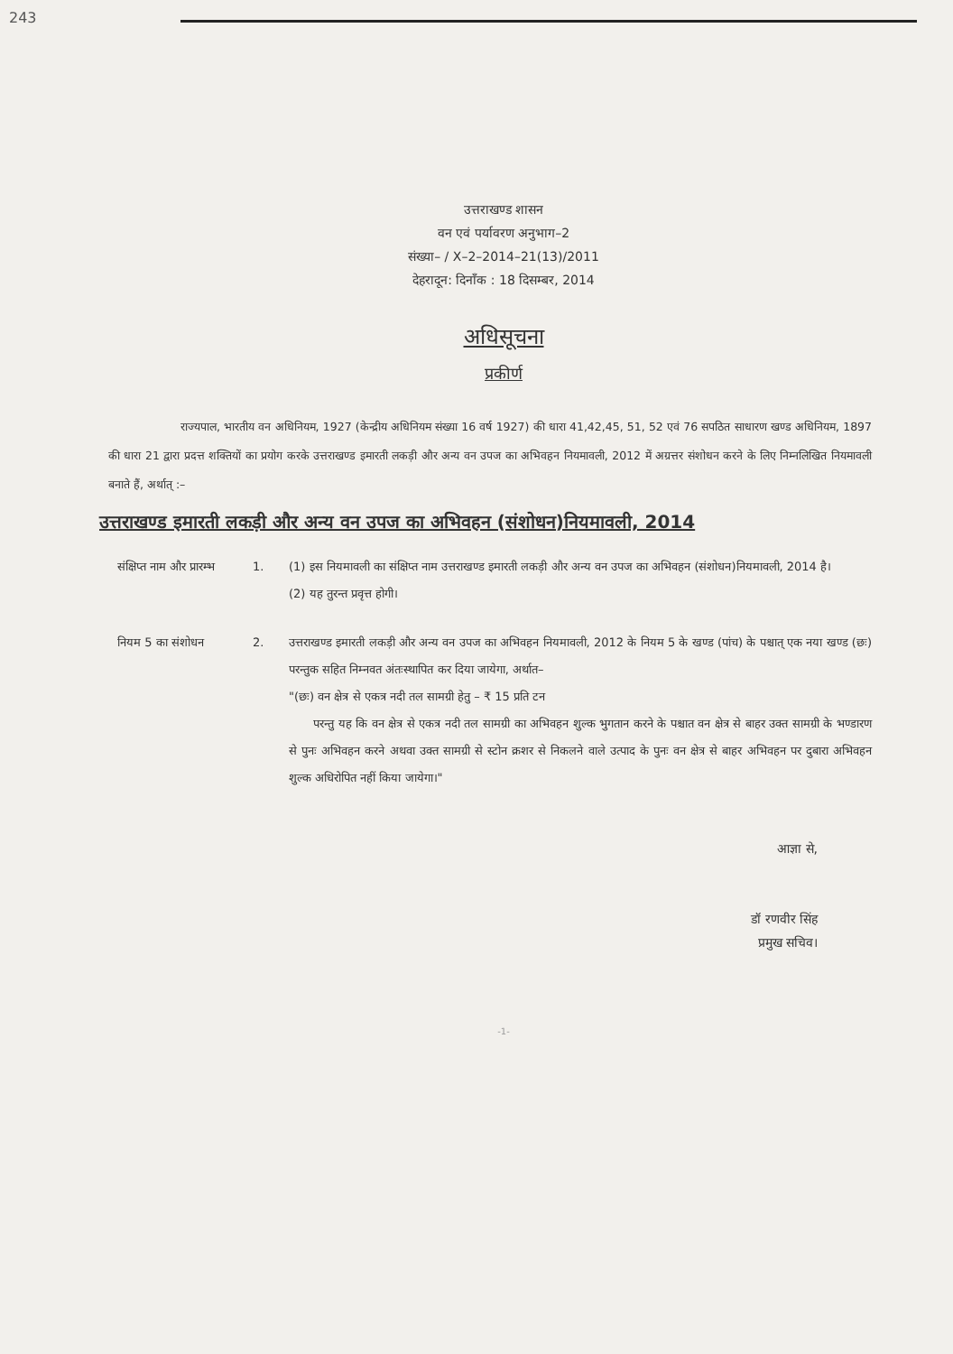243
उत्तराखण्ड शासन
वन एवं पर्यावरण अनुभाग–2
संख्या– / X–2–2014–21(13)/2011
देहरादून: दिनाँक : 18 दिसम्बर, 2014
अधिसूचना
प्रकीर्ण
राज्यपाल, भारतीय वन अधिनियम, 1927 (केन्द्रीय अधिनियम संख्या 16 वर्ष 1927) की धारा 41,42,45, 51, 52 एवं 76 सपठित साधारण खण्ड अधिनियम, 1897 की धारा 21 द्वारा प्रदत्त शक्तियों का प्रयोग करके उत्तराखण्ड इमारती लकड़ी और अन्य वन उपज का अभिवहन नियमावली, 2012 में अग्रत्तर संशोधन करने के लिए निम्नलिखित नियमावली बनाते हैं, अर्थात् :–
उत्तराखण्ड इमारती लकड़ी और अन्य वन उपज का अभिवहन (संशोधन)नियमावली, 2014
संक्षिप्त नाम और प्रारम्भ
1. (1) इस नियमावली का संक्षिप्त नाम उत्तराखण्ड इमारती लकड़ी और अन्य वन उपज का अभिवहन (संशोधन)नियमावली, 2014 है।
(2) यह तुरन्त प्रवृत्त होगी।
नियम 5 का संशोधन 2. उत्तराखण्ड इमारती लकड़ी और अन्य वन उपज का अभिवहन नियमावली, 2012 के नियम 5 के खण्ड (पांच) के पश्चात् एक नया खण्ड (छः) परन्तुक सहित निम्नवत अंतःस्थापित कर दिया जायेगा, अर्थात–
"(छः) वन क्षेत्र से एकत्र नदी तल सामग्री हेतु – ₹ 15 प्रति टन
परन्तु यह कि वन क्षेत्र से एकत्र नदी तल सामग्री का अभिवहन शुल्क भुगतान करने के पश्चात वन क्षेत्र से बाहर उक्त सामग्री के भण्डारण से पुनः अभिवहन करने अथवा उक्त सामग्री से स्टोन क्रशर से निकलने वाले उत्पाद के पुनः वन क्षेत्र से बाहर अभिवहन पर दुबारा अभिवहन शुल्क अधिरोपित नहीं किया जायेगा।"
आज्ञा से,
डॉ रणवीर सिंह
प्रमुख सचिव।
-1-